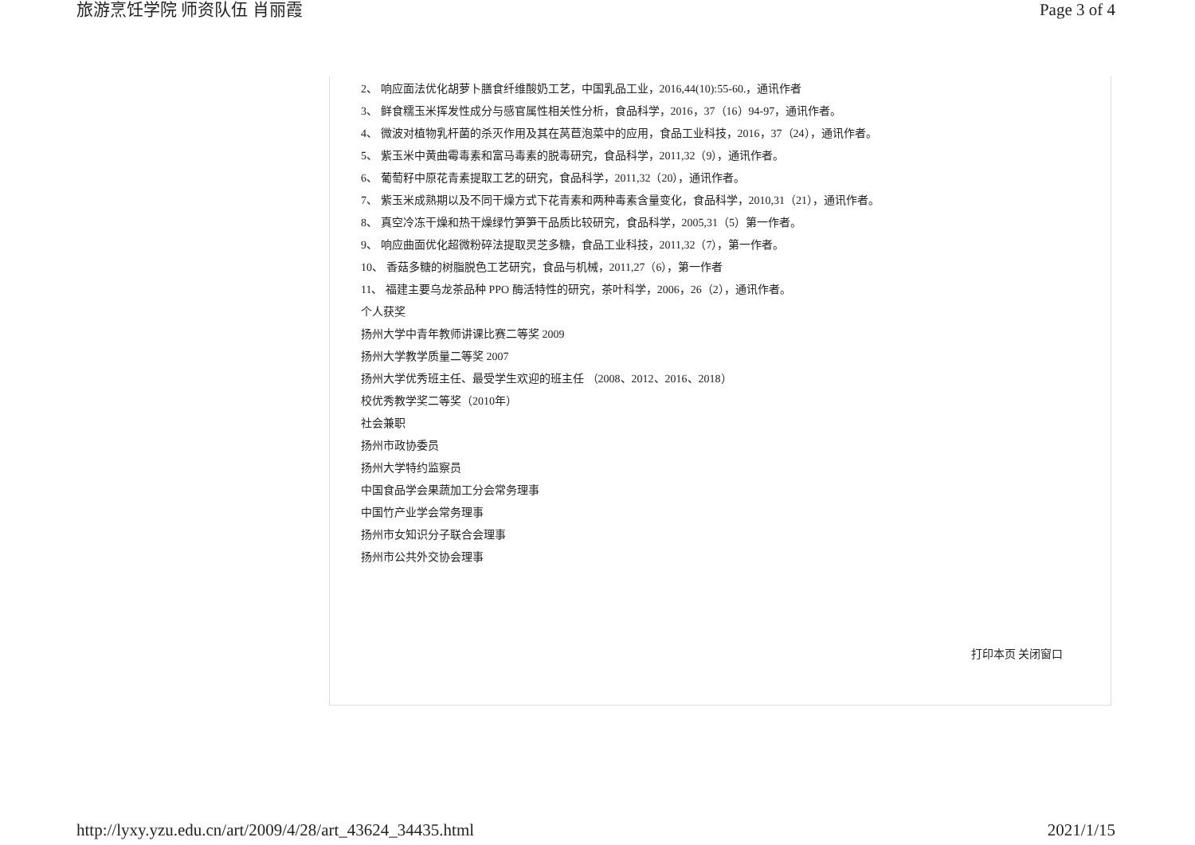旅游烹饪学院 师资队伍 肖丽霞 Page 3 of 4
2、 响应面法优化胡萝卜膳食纤维酸奶工艺，中国乳品工业，2016,44(10):55-60.，通讯作者
3、 鲜食糯玉米挥发性成分与感官属性相关性分析，食品科学，2016，37（16）94-97，通讯作者。
4、 微波对植物乳杆菌的杀灭作用及其在莴苣泡菜中的应用，食品工业科技，2016，37（24），通讯作者。
5、 紫玉米中黄曲霉毒素和富马毒素的脱毒研究，食品科学，2011,32（9），通讯作者。
6、 葡萄籽中原花青素提取工艺的研究，食品科学，2011,32（20），通讯作者。
7、 紫玉米成熟期以及不同干燥方式下花青素和两种毒素含量变化，食品科学，2010,31（21），通讯作者。
8、 真空冷冻干燥和热干燥绿竹笋笋干品质比较研究，食品科学，2005,31（5）第一作者。
9、 响应曲面优化超微粉碎法提取灵芝多糖，食品工业科技，2011,32（7），第一作者。
10、 香菇多糖的树脂脱色工艺研究，食品与机械，2011,27（6），第一作者
11、 福建主要乌龙茶品种 PPO 酶活特性的研究，茶叶科学，2006，26（2），通讯作者。
个人获奖
扬州大学中青年教师讲课比赛二等奖 2009
扬州大学教学质量二等奖 2007
扬州大学优秀班主任、最受学生欢迎的班主任 （2008、2012、2016、2018）
校优秀教学奖二等奖（2010年）
社会兼职
扬州市政协委员
扬州大学特约监察员
中国食品学会果蔬加工分会常务理事
中国竹产业学会常务理事
扬州市女知识分子联合会理事
扬州市公共外交协会理事
打印本页 关闭窗口
http://lyxy.yzu.edu.cn/art/2009/4/28/art_43624_34435.html 2021/1/15